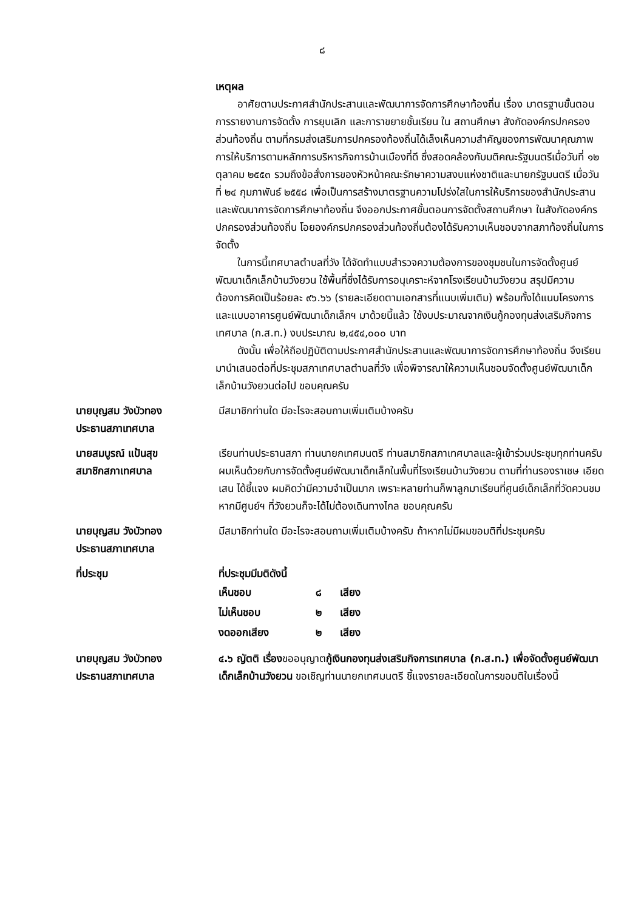๘
เหตุผล
อาศัยตามประกาศสำนักประสานและพัฒนาการจัดการศึกษาท้องถิ่น เรื่อง มาตรฐานขั้นตอนการรายงานการจัดตั้ง การยุบเลิก และการาขยายชั้นเรียน ใน สถานศึกษา สังกัดองค์กรปกครองส่วนท้องถิ่น ตามที่กรมส่งเสริมการปกครองท้องถิ่นได้เล็งเห็นความสำคัญของการพัฒนาคุณภาพการให้บริการตามหลักการบริหารกิจการบ้านเมืองที่ดี ซึ่งสอดคล้องกับมติคณะรัฐมนตรีเมื่อวันที่ ๑๒ ตุลาคม ๒๕๕๓ รวมถึงข้อสั่งการของหัวหน้าคณะรักษาความสงบแห่งชาติและนายกรัฐมนตรี เมื่อวันที่ ๒๔ กุมภาพันธ์ ๒๕๕๘ เพื่อเป็นการสร้างมาตรฐานความโปร่งใสในการให้บริการของสำนักประสานและพัฒนาการจัดการศึกษาท้องถิ่น จึงออกประกาศขั้นตอนการจัดตั้งสถานศึกษา ในสังกัดองค์กรปกครองส่วนท้องถิ่น โอยองค์กรปกครองส่วนท้องถิ่นต้องได้รับความเห็นชอบจากสภาท้องถิ่นในการจัดตั้ง
ในการนี้เทศบาลตำบลที่วัง ได้จัดทำแบบสำรวจความต้องการของชุมชนในการจัดตั้งศูนย์พัฒนาเด็กเล็กบ้านวังยวน ใช้พื้นที่ซึ่งได้รับการอนุเคราะห์จากโรงเรียนบ้านวังยวน สรุปมีความต้องการคิดเป็นร้อยละ ๙๖.๖๖ (รายละเอียดตามเอกสารที่แนบเพิ่มเติม) พร้อมทั้งได้แนบโครงการ และแบบอาคารศูนย์พัฒนาเด็กเล็กฯ มาด้วยนี้แล้ว ใช้งบประมาณจากเงินกู้กองทุนส่งเสริมกิจการเทศบาล (ก.ส.ท.) งบประมาณ ๒,๔๕๔,๐๐๐ บาท
ดังนั้น เพื่อให้ถือปฏิบัติตามประกาศสำนักประสานและพัฒนาการจัดการศึกษาท้องถิ่น จึงเรียนมานำเสนอต่อที่ประชุมสภาเทศบาลตำบลที่วัง เพื่อพิจารณาให้ความเห็นชอบจัดตั้งศูนย์พัฒนาเด็กเล็กบ้านวังยวนต่อไป ขอบคุณครับ
นายบุญสม วังบัวทอง
ประธานสภาเทศบาล
มีสมาชิกท่านใด มีอะไรจะสอบถามเพิ่มเติมบ้างครับ
นายสมบูรณ์ แป้นสุข
สมาชิกสภาเทศบาล
เรียนท่านประธานสภา ท่านนายกเทศมนตรี ท่านสมาชิกสภาเทศบาลและผู้เข้าร่วมประชุมทุกท่านครับ ผมเห็นด้วยกับการจัดตั้งศูนย์พัฒนาเด็กเล็กในพื้นที่โรงเรียนบ้านวังยวน ตามที่ท่านรองราเชษ เอียดเสน ได้ชี้แจง ผมคิดว่ามีความจำเป็นมาก เพราะหลายท่านก็พาลูกมาเรียนที่ศูนย์เด็กเล็กที่วัดควนชม หากมีศูนย์ฯ ที่วังยวนก็จะได้ไม่ต้องเดินทางไกล ขอบคุณครับ
นายบุญสม วังบัวทอง
ประธานสภาเทศบาล
มีสมาชิกท่านใด มีอะไรจะสอบถามเพิ่มเติมบ้างครับ ถ้าหากไม่มีผมขอมติที่ประชุมครับ
ที่ประชุม ที่ประชุมมีมติดังนี้
| เห็นชอบ | ๘ | เสียง |
| ไม่เห็นชอบ | ๒ | เสียง |
| งดออกเสียง | ๒ | เสียง |
นายบุญสม วังบัวทอง
ประธานสภาเทศบาล
๔.๖ ญัตติ เรื่องขออนุญาตกู้เงินกองทุนส่งเสริมกิจการเทศบาล (ก.ส.ท.) เพื่อจัดตั้งศูนย์พัฒนาเด็กเล็กบ้านวังยวน ขอเชิญท่านนายกเทศมนตรี ชี้แจงรายละเอียดในการขอมติในเรื่องนี้